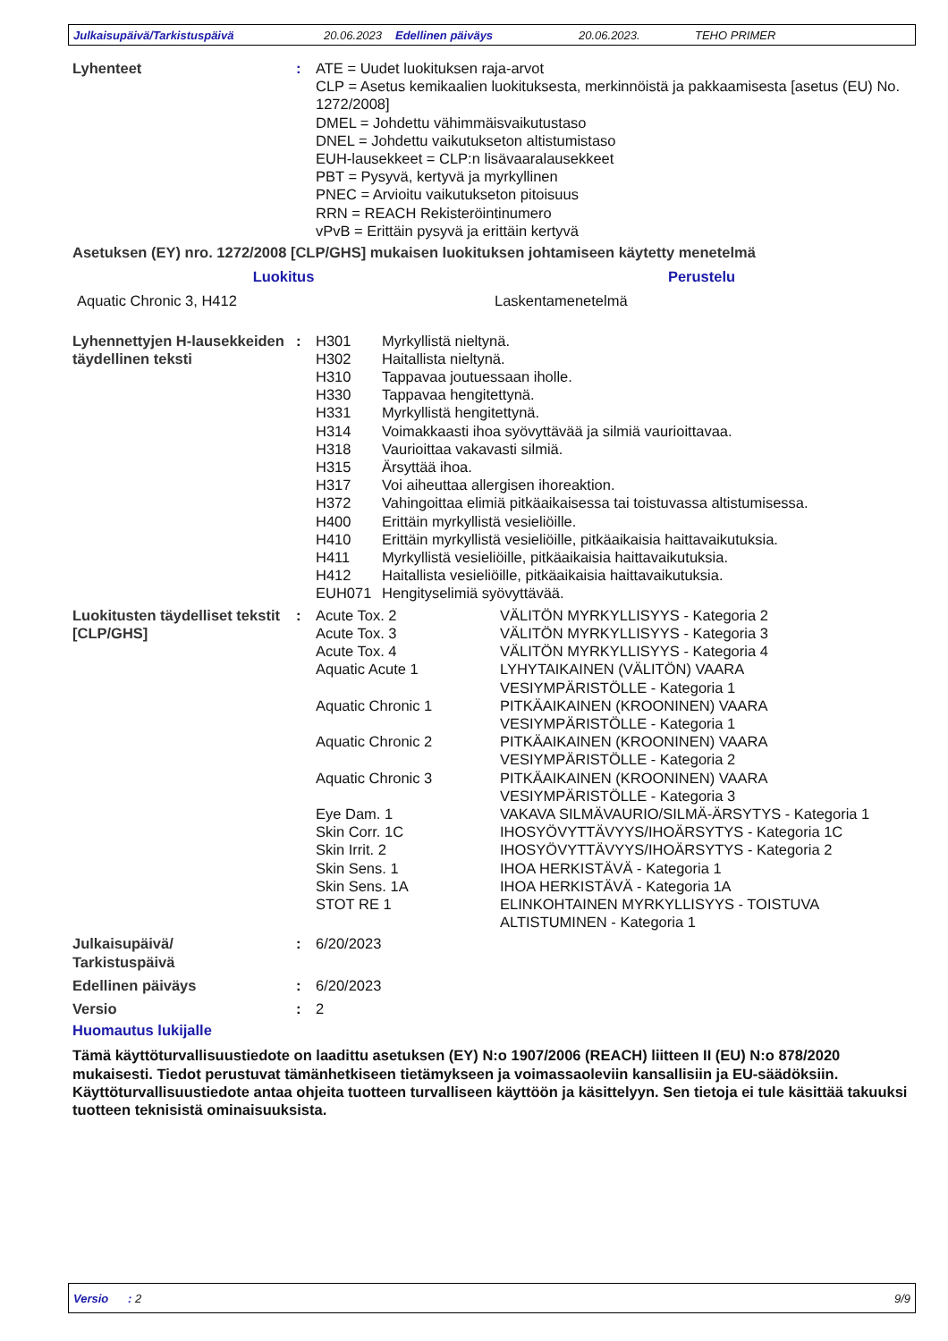Julkaisupäivä/Tarkistuspäivä 20.06.2023 Edellinen päiväys 20.06.2023. TEHO PRIMER
Lyhenteet : ATE = Uudet luokituksen raja-arvot
CLP = Asetus kemikaalien luokituksesta, merkinnöistä ja pakkaamisesta [asetus (EU) No. 1272/2008]
DMEL = Johdettu vähimmäisvaikutustaso
DNEL = Johdettu vaikutukseton altistumistaso
EUH-lausekkeet = CLP:n lisävaaralausekkeet
PBT = Pysyvä, kertyvä ja myrkyllinen
PNEC = Arvioitu vaikutukseton pitoisuus
RRN = REACH Rekisteröintinumero
vPvB = Erittäin pysyvä ja erittäin kertyvä
Asetuksen (EY) nro. 1272/2008 [CLP/GHS] mukaisen luokituksen johtamiseen käytetty menetelmä
| Luokitus | Perustelu |
| --- | --- |
| Aquatic Chronic 3, H412 | Laskentamenetelmä |
Lyhennettyjen H-lausekkeiden täydellinen teksti
:
| H301 | Myrkyllistä nieltynä. |
| H302 | Haitallista nieltynä. |
| H310 | Tappavaa joutuessaan iholle. |
| H330 | Tappavaa hengitettynä. |
| H331 | Myrkyllistä hengitettynä. |
| H314 | Voimakkaasti ihoa syövyttävää ja silmiä vaurioittavaa. |
| H318 | Vaurioittaa vakavasti silmiä. |
| H315 | Ärsyttää ihoa. |
| H317 | Voi aiheuttaa allergisen ihoreaktion. |
| H372 | Vahingoittaa elimiä pitkäaikaisessa tai toistuvassa altistumisessa. |
| H400 | Erittäin myrkyllistä vesieliöille. |
| H410 | Erittäin myrkyllistä vesieliöille, pitkäaikaisia haittavaikutuksia. |
| H411 | Myrkyllistä vesieliöille, pitkäaikaisia haittavaikutuksia. |
| H412 | Haitallista vesieliöille, pitkäaikaisia haittavaikutuksia. |
| EUH071 | Hengityselimiä syövyttävää. |
Luokitusten täydelliset tekstit [CLP/GHS]
:
| Acute Tox. 2 | VÄLITÖN MYRKYLLISYYS - Kategoria 2 |
| Acute Tox. 3 | VÄLITÖN MYRKYLLISYYS - Kategoria 3 |
| Acute Tox. 4 | VÄLITÖN MYRKYLLISYYS - Kategoria 4 |
| Aquatic Acute 1 | LYHYTAIKAINEN (VÄLITÖN) VAARA VESIYMPÄRISTÖLLE - Kategoria 1 |
| Aquatic Chronic 1 | PITKÄAIKAINEN (KROONINEN) VAARA VESIYMPÄRISTÖLLE - Kategoria 1 |
| Aquatic Chronic 2 | PITKÄAIKAINEN (KROONINEN) VAARA VESIYMPÄRISTÖLLE - Kategoria 2 |
| Aquatic Chronic 3 | PITKÄAIKAINEN (KROONINEN) VAARA VESIYMPÄRISTÖLLE - Kategoria 3 |
| Eye Dam. 1 | VAKAVA SILMÄVAURIO/SILMÄ-ÄRSYTYS - Kategoria 1 |
| Skin Corr. 1C | IHOSYÖVYTTÄVYYS/IHOÄRSYTYS - Kategoria 1C |
| Skin Irrit. 2 | IHOSYÖVYTTÄVYYS/IHOÄRSYTYS - Kategoria 2 |
| Skin Sens. 1 | IHOA HERKISTÄVÄ - Kategoria 1 |
| Skin Sens. 1A | IHOA HERKISTÄVÄ - Kategoria 1A |
| STOT RE 1 | ELINKOHTAINEN MYRKYLLISYYS - TOISTUVA ALTISTUMINEN - Kategoria 1 |
Julkaisupäivä/
Tarkistuspäivä
: 6/20/2023
Edellinen päiväys : 6/20/2023
Versio : 2
Huomautus lukijalle
Tämä käyttöturvallisuustiedote on laadittu asetuksen (EY) N:o 1907/2006 (REACH) liitteen II (EU) N:o 878/2020 mukaisesti. Tiedot perustuvat tämänhetkiseen tietämykseen ja voimassaoleviin kansallisiin ja EU-säädöksiin. Käyttöturvallisuustiedote antaa ohjeita tuotteen turvalliseen käyttöön ja käsittelyyn. Sen tietoja ei tule käsittää takuuksi tuotteen teknisistä ominaisuuksista.
Versio : 2 9/9